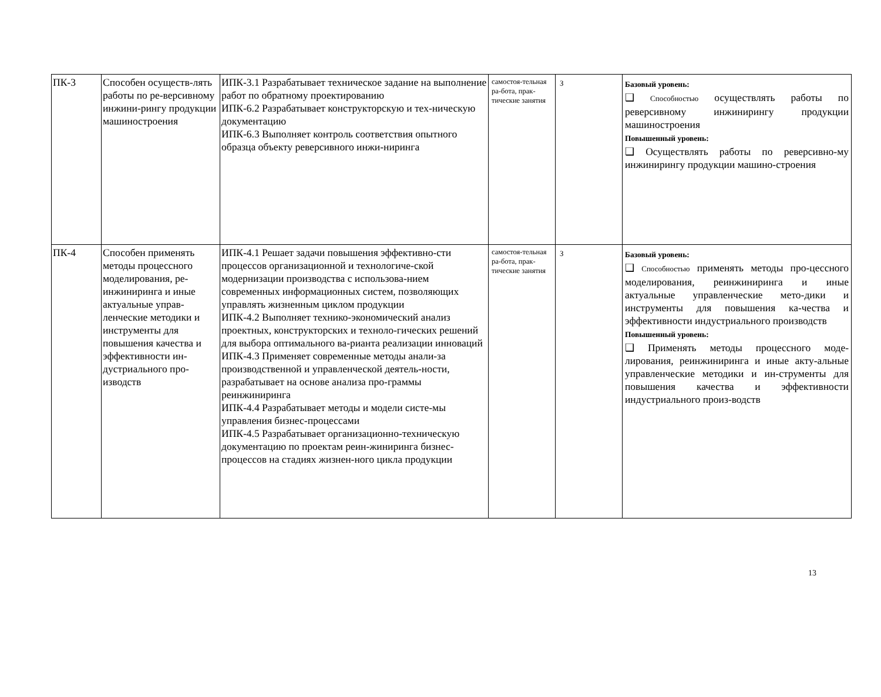| ПК-3 | Способен осуществ-лять работы по ре-версивному инжини-рингу продукции машиностроения | ИПК-3.1 Разрабатывает техническое задание на выполнение работ по обратному проектированию ИПК-6.2 Разрабатывает конструкторскую и тех-ническую документацию ИПК-6.3 Выполняет контроль соответствия опытного образца объекту реверсивного инжи-ниринга | самостоя-тельная ра-бота, прак-тические занятия | З | Базовый уровень: ❑ Способностью осуществлять работы по реверсивному инжинирингу продукции машиностроения Повышенный уровень: ❑ Осуществлять работы по реверсивно-му инжинирингу продукции машино-строения |
| ПК-4 | Способен применять методы процессного моделирования, ре-инжиниринга и иные актуальные управ-ленческие методики и инструменты для повышения качества и эффективности ин-дустриального про-изводств | ИПК-4.1 Решает задачи повышения эффективно-сти процессов организационной и технологиче-ской модернизации производства с использова-нием современных информационных систем, позволяющих управлять жизненным циклом продукции ИПК-4.2 Выполняет технико-экономический анализ проектных, конструкторских и техноло-гических решений для выбора оптимального ва-рианта реализации инноваций ИПК-4.3 Применяет современные методы анали-за производственной и управленческой деятель-ности, разрабатывает на основе анализа про-граммы реинжиниринга ИПК-4.4 Разрабатывает методы и модели систе-мы управления бизнес-процессами ИПК-4.5 Разрабатывает организационно-техническую документацию по проектам реин-жиниринга бизнес-процессов на стадиях жизнен-ного цикла продукции | самостоя-тельная ра-бота, прак-тические занятия | З | Базовый уровень: ❑ Способностью применять методы про-цессного моделирования, реинжиниринга и иные актуальные управленческие мето-дики и инструменты для повышения ка-чества и эффективности индустриального производств Повышенный уровень: ❑ Применять методы процессного моде-лирования, реинжиниринга и иные акту-альные управленческие методики и ин-струменты для повышения качества и эффективности индустриального произ-водств |
13